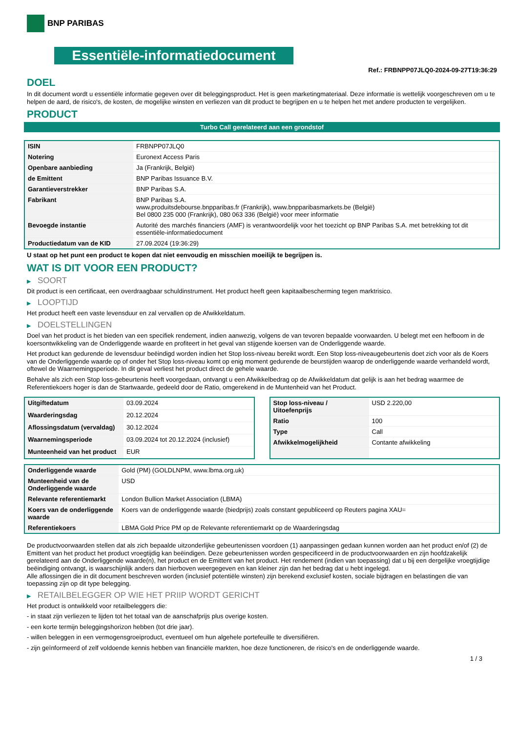BNP PARIBAS
Essentiële-informatiedocument
Ref.: FRBNPP07JLQ0-2024-09-27T19:36:29
DOEL
In dit document wordt u essentiële informatie gegeven over dit beleggingsproduct. Het is geen marketingmateriaal. Deze informatie is wettelijk voorgeschreven om u te helpen de aard, de risico's, de kosten, de mogelijke winsten en verliezen van dit product te begrijpen en u te helpen het met andere producten te vergelijken.
PRODUCT
Turbo Call gerelateerd aan een grondstof
| ISIN | FRBNPP07JLQ0 |
| Notering | Euronext Access Paris |
| Openbare aanbieding | Ja (Frankrijk, België) |
| de Emittent | BNP Paribas Issuance B.V. |
| Garantieverstrekker | BNP Paribas S.A. |
| Fabrikant | BNP Paribas S.A. www.produitsdebourse.bnpparibas.fr (Frankrijk), www.bnpparibasmarkets.be (België) Bel 0800 235 000 (Frankrijk), 080 063 336 (België) voor meer informatie |
| Bevoegde instantie | Autorité des marchés financiers (AMF) is verantwoordelijk voor het toezicht op BNP Paribas S.A. met betrekking tot dit essentiële-informatiedocument |
| Productiedatum van de KID | 27.09.2024 (19:36:29) |
U staat op het punt een product te kopen dat niet eenvoudig en misschien moeilijk te begrijpen is.
WAT IS DIT VOOR EEN PRODUCT?
▶ SOORT
Dit product is een certificaat, een overdraagbaar schuldinstrument. Het product heeft geen kapitaalbescherming tegen marktrisico.
▶ LOOPTIJD
Het product heeft een vaste levensduur en zal vervallen op de Afwikkeldatum.
▶ DOELSTELLINGEN
Doel van het product is het bieden van een specifiek rendement, indien aanwezig, volgens de van tevoren bepaalde voorwaarden. U belegt met een hefboom in de koersontwikkeling van de Onderliggende waarde en profiteert in het geval van stijgende koersen van de Onderliggende waarde.
Het product kan gedurende de levensduur beëindigd worden indien het Stop loss-niveau bereikt wordt. Een Stop loss-niveaugebeurtenis doet zich voor als de Koers van de Onderliggende waarde op of onder het Stop loss-niveau komt op enig moment gedurende de beurstijden waarop de onderliggende waarde verhandeld wordt, oftewel de Waarnemingsperiode. In dit geval verliest het product direct de gehele waarde.
Behalve als zich een Stop loss-gebeurtenis heeft voorgedaan, ontvangt u een Afwikkelbedrag op de Afwikkeldatum dat gelijk is aan het bedrag waarmee de Referentiekoers hoger is dan de Startwaarde, gedeeld door de Ratio, omgerekend in de Muntenheid van het Product.
| Uitgiftedatum | 03.09.2024 |
| Waarderingsdag | 20.12.2024 |
| Aflossingsdatum (vervaldag) | 30.12.2024 |
| Waarnemingsperiode | 03.09.2024 tot 20.12.2024 (inclusief) |
| Munteenheid van het product | EUR |
| Stop loss-niveau / Uitoefenprijs | USD 2.220,00 |
| Ratio | 100 |
| Type | Call |
| Afwikkelmogelijkheid | Contante afwikkeling |
| Onderliggende waarde | Gold (PM) (GOLDLNPM, www.lbma.org.uk) |
| Munteenheid van de Onderliggende waarde | USD |
| Relevante referentiemarkt | London Bullion Market Association (LBMA) |
| Koers van de onderliggende waarde | Koers van de onderliggende waarde (biedprijs) zoals constant gepubliceerd op Reuters pagina XAU= |
| Referentiekoers | LBMA Gold Price PM op de Relevante referentiemarkt op de Waarderingsdag |
De productvoorwaarden stellen dat als zich bepaalde uitzonderlijke gebeurtenissen voordoen (1) aanpassingen gedaan kunnen worden aan het product en/of (2) de Emittent van het product het product vroegtijdig kan beëindigen. Deze gebeurtenissen worden gespecificeerd in de productvoorwaarden en zijn hoofdzakelijk gerelateerd aan de Onderliggende waarde(n), het product en de Emittent van het product. Het rendement (indien van toepassing) dat u bij een dergelijke vroegtijdige beëindiging ontvangt, is waarschijnlijk anders dan hierboven weergegeven en kan kleiner zijn dan het bedrag dat u hebt ingelegd.
Alle aflossingen die in dit document beschreven worden (inclusief potentiële winsten) zijn berekend exclusief kosten, sociale bijdragen en belastingen die van toepassing zijn op dit type belegging.
▶ RETAILBELEGGER OP WIE HET PRIIP WORDT GERICHT
Het product is ontwikkeld voor retailbeleggers die:
- in staat zijn verliezen te lijden tot het totaal van de aanschafprijs plus overige kosten.
- een korte termijn beleggingshorizon hebben (tot drie jaar).
- willen beleggen in een vermogensgroeiproduct, eventueel om hun algehele portefeuille te diversifiëren.
- zijn geïnformeerd of zelf voldoende kennis hebben van financiële markten, hoe deze functioneren, de risico's en de onderliggende waarde.
1 / 3